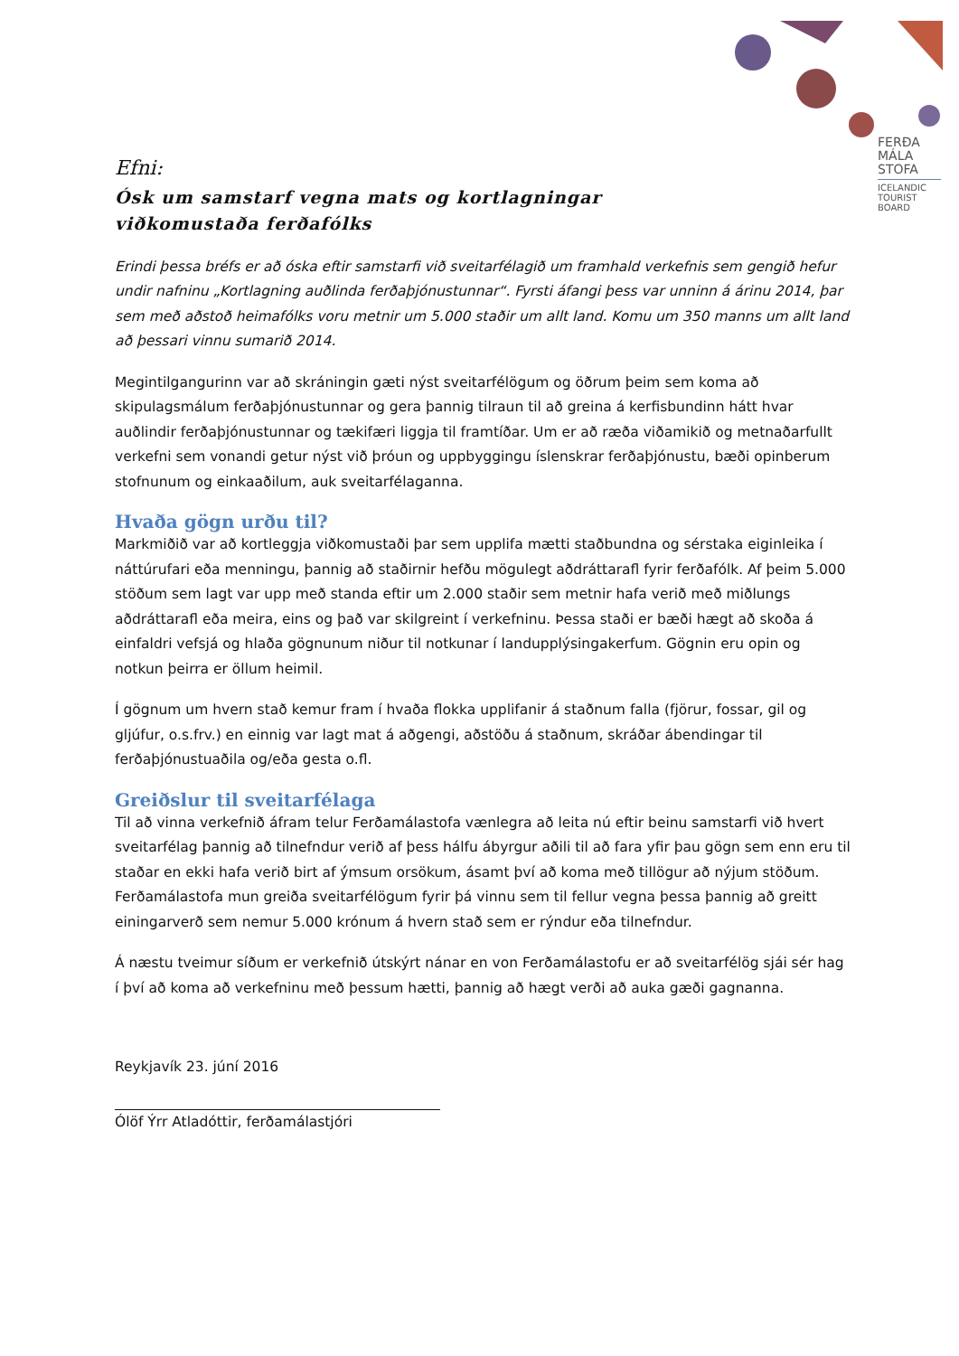FERÐA
MÁLA
STOFA
ICELANDIC
TOURIST
BOARD
Efni:
Ósk um samstarf vegna mats og kortlagningar
viðkomustaða ferðafólks
Erindi þessa bréfs er að óska eftir samstarfi við sveitarfélagið um framhald verkefnis sem gengið hefur undir nafninu „Kortlagning auðlinda ferðaþjónustunnar“. Fyrsti áfangi þess var unninn á árinu 2014, þar sem með aðstoð heimafólks voru metnir um 5.000 staðir um allt land. Komu um 350 manns um allt land að þessari vinnu sumarið 2014.
Megintilgangurinn var að skráningin gæti nýst sveitarfélögum og öðrum þeim sem koma að skipulagsmálum ferðaþjónustunnar og gera þannig tilraun til að greina á kerfisbundinn hátt hvar auðlindir ferðaþjónustunnar og tækifæri liggja til framtíðar. Um er að ræða viðamikið og metnaðarfullt verkefni sem vonandi getur nýst við þróun og uppbyggingu íslenskrar ferðaþjónustu, bæði opinberum stofnunum og einkaaðilum, auk sveitarfélaganna.
Hvaða gögn urðu til?
Markmiðið var að kortleggja viðkomustaði þar sem upplifa mætti staðbundna og sérstaka eiginleika í náttúrufari eða menningu, þannig að staðirnir hefðu mögulegt aðdráttarafl fyrir ferðafólk. Af þeim 5.000 stöðum sem lagt var upp með standa eftir um 2.000 staðir sem metnir hafa verið með miðlungs aðdráttarafl eða meira, eins og það var skilgreint í verkefninu. Þessa staði er bæði hægt að skoða á einfaldri vefsjá og hlaða gögnunum niður til notkunar í landupplýsingakerfum. Gögnin eru opin og notkun þeirra er öllum heimil.
Í gögnum um hvern stað kemur fram í hvaða flokka upplifanir á staðnum falla (fjörur, fossar, gil og gljúfur, o.s.frv.) en einnig var lagt mat á aðgengi, aðstöðu á staðnum, skráðar ábendingar til ferðaþjónustuaðila og/eða gesta o.fl.
Greiðslur til sveitarfélaga
Til að vinna verkefnið áfram telur Ferðamálastofa vænlegra að leita nú eftir beinu samstarfi við hvert sveitarfélag þannig að tilnefndur verið af þess hálfu ábyrgur aðili til að fara yfir þau gögn sem enn eru til staðar en ekki hafa verið birt af ýmsum orsökum, ásamt því að koma með tillögur að nýjum stöðum. Ferðamálastofa mun greiða sveitarfélögum fyrir þá vinnu sem til fellur vegna þessa þannig að greitt einingarverð sem nemur 5.000 krónum á hvern stað sem er rýndur eða tilnefndur.
Á næstu tveimur síðum er verkefnið útskýrt nánar en von Ferðamálastofu er að sveitarfélög sjái sér hag í því að koma að verkefninu með þessum hætti, þannig að hægt verði að auka gæði gagnanna.
Reykjavík 23. júní 2016
Ólöf Ýrr Atladóttir, ferðamálastjóri